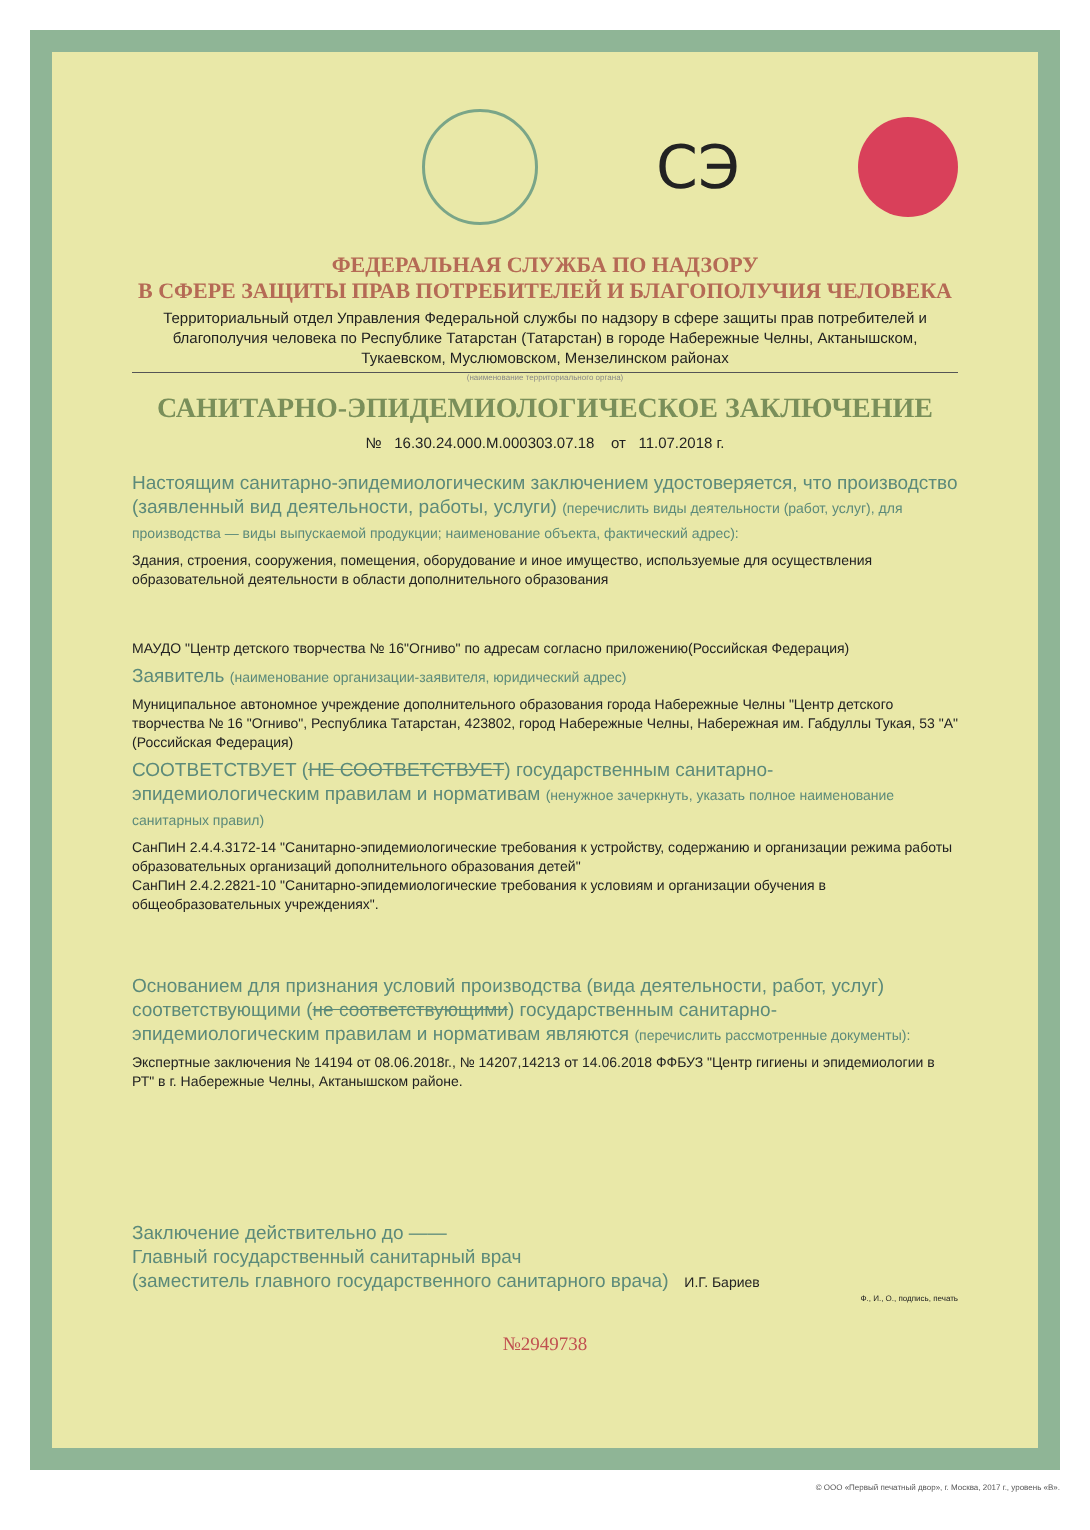СЭ
ФЕДЕРАЛЬНАЯ СЛУЖБА ПО НАДЗОРУ
В СФЕРЕ ЗАЩИТЫ ПРАВ ПОТРЕБИТЕЛЕЙ И БЛАГОПОЛУЧИЯ ЧЕЛОВЕКА
Территориальный отдел Управления Федеральной службы по надзору в сфере защиты прав потребителей и благополучия человека по Республике Татарстан (Татарстан) в городе Набережные Челны, Актанышском, Тукаевском, Муслюмовском, Мензелинском районах
(наименование территориального органа)
САНИТАРНО-ЭПИДЕМИОЛОГИЧЕСКОЕ ЗАКЛЮЧЕНИЕ
№ 16.30.24.000.М.000303.07.18 от 11.07.2018 г.
Настоящим санитарно-эпидемиологическим заключением удостоверяется, что производство (заявленный вид деятельности, работы, услуги) (перечислить виды деятельности (работ, услуг), для производства — виды выпускаемой продукции; наименование объекта, фактический адрес):
Здания, строения, сооружения, помещения, оборудование и иное имущество, используемые для осуществления образовательной деятельности в области дополнительного образования
МАУДО "Центр детского творчества № 16"Огниво" по адресам согласно приложению(Российская Федерация)
Заявитель (наименование организации-заявителя, юридический адрес)
Муниципальное автономное учреждение дополнительного образования города Набережные Челны "Центр детского творчества № 16 "Огниво", Республика Татарстан, 423802, город Набережные Челны, Набережная им. Габдуллы Тукая, 53 "А"(Российская Федерация)
СООТВЕТСТВУЕТ (НЕ СООТВЕТСТВУЕТ) государственным санитарно-эпидемиологическим правилам и нормативам (ненужное зачеркнуть, указать полное наименование санитарных правил)
СанПиН 2.4.4.3172-14 "Санитарно-эпидемиологические требования к устройству, содержанию и организации режима работы образовательных организаций дополнительного образования детей"
СанПиН 2.4.2.2821-10 "Санитарно-эпидемиологические требования к условиям и организации обучения в общеобразовательных учреждениях".
Основанием для признания условий производства (вида деятельности, работ, услуг) соответствующими (не соответствующими) государственным санитарно-эпидемиологическим правилам и нормативам являются (перечислить рассмотренные документы):
Экспертные заключения № 14194 от 08.06.2018г., № 14207,14213 от 14.06.2018 ФФБУЗ "Центр гигиены и эпидемиологии в РТ" в г. Набережные Челны, Актанышском районе.
Заключение действительно до ——
Главный государственный санитарный врач
(заместитель главного государственного санитарного врача) И.Г. Бариев
Ф., И., О., подпись, печать
№2949738
© ООО «Первый печатный двор», г. Москва, 2017 г., уровень «В».